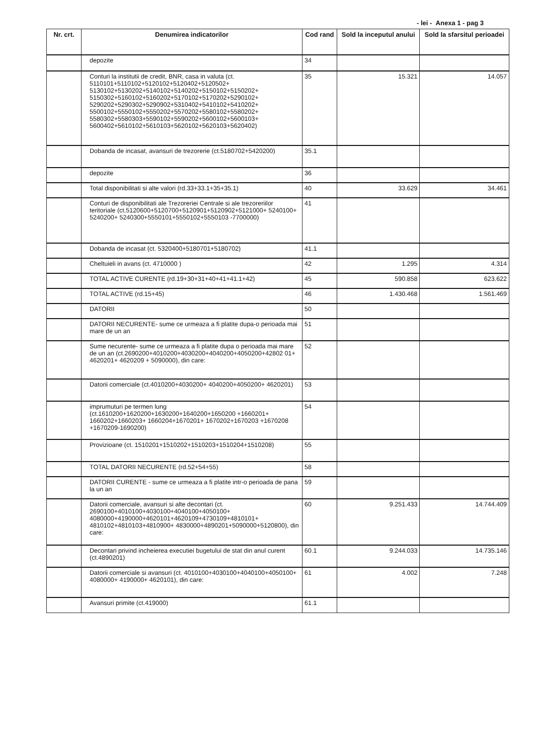- lei - Anexa 1 - pag 3
| Nr. crt. | Denumirea indicatorilor | Cod rand | Sold la inceputul anului | Sold la sfarsitul perioadei |
| --- | --- | --- | --- | --- |
| | depozite | 34 | | |
| | Conturi la institutii de credit, BNR, casa in valuta (ct. 5110101+5110102+5120102+5120402+5120502+ 5130102+5130202+5140102+5140202+5150102+5150202+ 5150302+5160102+5160202+5170102+5170202+5290102+ 5290202+5290302+5290902+5310402+5410102+5410202+ 5500102+5550102+5550202+5570202+5580102+5580202+ 5580302+5580303+5590102+5590202+5600102+5600103+ 5600402+5610102+5610103+5620102+5620103+5620402) | 35 | 15.321 | 14.057 |
| | Dobanda de incasat, avansuri de trezorerie (ct.5180702+5420200) | 35.1 | | |
| | depozite | 36 | | |
| | Total disponibilitati si alte valori (rd.33+33.1+35+35.1) | 40 | 33.629 | 34.461 |
| | Conturi de disponibilitati ale Trezoreriei Centrale si ale trezoreriilor teritoriale (ct.5120600+5120700+5120901+5120902+5121000+ 5240100+ 5240200+ 5240300+5550101+5550102+5550103 -7700000) | 41 | | |
| | Dobanda de incasat (ct. 5320400+5180701+5180702) | 41.1 | | |
| | Cheltuieli in avans (ct. 4710000 ) | 42 | 1.295 | 4.314 |
| | TOTAL ACTIVE CURENTE (rd.19+30+31+40+41+41.1+42) | 45 | 590.858 | 623.622 |
| | TOTAL ACTIVE (rd.15+45) | 46 | 1.430.468 | 1.561.469 |
| | DATORII | 50 | | |
| | DATORII NECURENTE- sume ce urmeaza a fi platite dupa-o perioada mai mare de un an | 51 | | |
| | Sume necurente- sume ce urmeaza a fi platite dupa o perioada mai mare de un an (ct.2690200+4010200+4030200+4040200+4050200+42802 01+ 4620201+ 4620209 + 5090000), din care: | 52 | | |
| | Datorii comerciale (ct.4010200+4030200+ 4040200+4050200+ 4620201) | 53 | | |
| | imprumuturi pe termen lung (ct.1610200+1620200+1630200+1640200+1650200 +1660201+ 1660202+1660203+ 1660204+1670201+ 1670202+1670203 +1670208 +1670209-1690200) | 54 | | |
| | Provizioane (ct. 1510201+1510202+1510203+1510204+1510208) | 55 | | |
| | TOTAL DATORII NECURENTE (rd.52+54+55) | 58 | | |
| | DATORII CURENTE - sume ce urmeaza a fi platite intr-o perioada de pana la un an | 59 | | |
| | Datorii comerciale, avansuri si alte decontari (ct. 2690100+4010100+4030100+4040100+4050100+ 4080000+4190000+4620101+4620109+4730109+4810101+ 4810102+4810103+4810900+ 4830000+4890201+5090000+5120800), din care: | 60 | 9.251.433 | 14.744.409 |
| | Decontari privind incheierea executiei bugetului de stat din anul curent (ct.4890201) | 60.1 | 9.244.033 | 14.735.146 |
| | Datorii comerciale si avansuri (ct. 4010100+4030100+4040100+4050100+ 4080000+ 4190000+ 4620101), din care: | 61 | 4.002 | 7.248 |
| | Avansuri primite (ct.419000) | 61.1 | | |